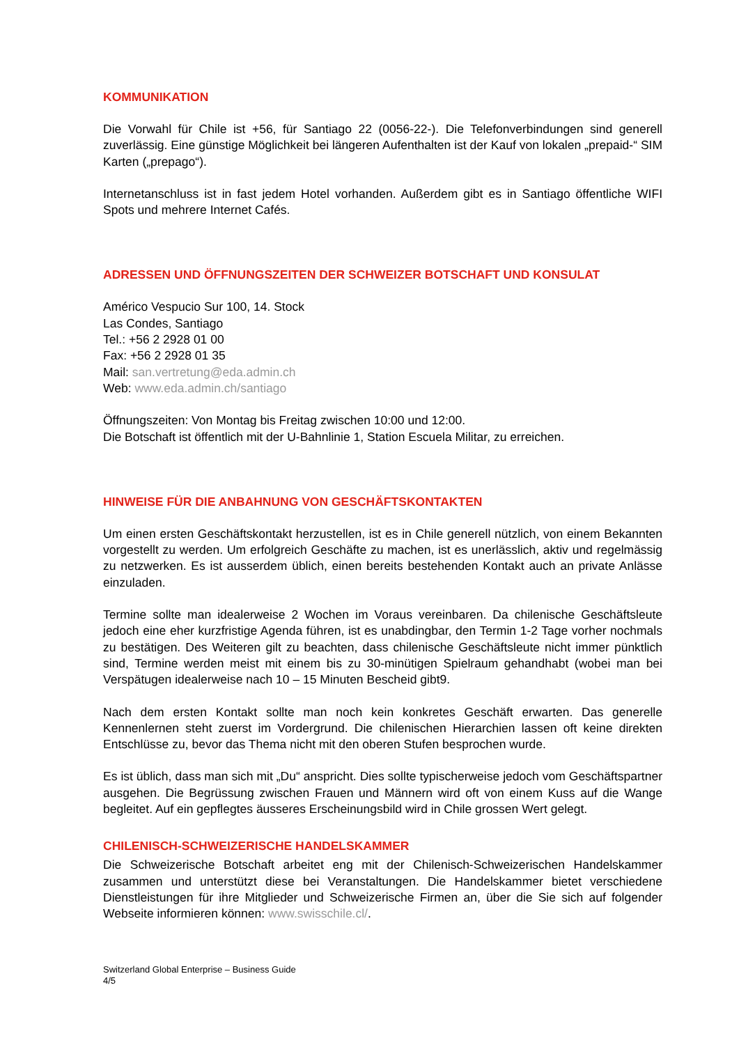KOMMUNIKATION
Die Vorwahl für Chile ist +56, für Santiago 22 (0056-22-). Die Telefonverbindungen sind generell zuverlässig. Eine günstige Möglichkeit bei längeren Aufenthalten ist der Kauf von lokalen „prepaid-“ SIM Karten („prepago“).
Internetanschluss ist in fast jedem Hotel vorhanden. Außerdem gibt es in Santiago öffentliche WIFI Spots und mehrere Internet Cafés.
ADRESSEN UND ÖFFNUNGSZEITEN DER SCHWEIZER BOTSCHAFT UND KONSULAT
Américo Vespucio Sur 100, 14. Stock
Las Condes, Santiago
Tel.: +56 2 2928 01 00
Fax: +56 2 2928 01 35
Mail: san.vertretung@eda.admin.ch
Web: www.eda.admin.ch/santiago
Öffnungszeiten: Von Montag bis Freitag zwischen 10:00 und 12:00.
Die Botschaft ist öffentlich mit der U-Bahnlinie 1, Station Escuela Militar, zu erreichen.
HINWEISE FÜR DIE ANBAHNUNG VON GESCHÄFTSKONTAKTEN
Um einen ersten Geschäftskontakt herzustellen, ist es in Chile generell nützlich, von einem Bekannten vorgestellt zu werden. Um erfolgreich Geschäfte zu machen, ist es unerlässlich, aktiv und regelmässig zu netzwerken. Es ist ausserdem üblich, einen bereits bestehenden Kontakt auch an private Anlässe einzuladen.
Termine sollte man idealerweise 2 Wochen im Voraus vereinbaren. Da chilenische Geschäftsleute jedoch eine eher kurzfristige Agenda führen, ist es unabdingbar, den Termin 1-2 Tage vorher nochmals zu bestätigen. Des Weiteren gilt zu beachten, dass chilenische Geschäftsleute nicht immer pünktlich sind, Termine werden meist mit einem bis zu 30-minütigen Spielraum gehandhabt (wobei man bei Verspätugen idealerweise nach 10 – 15 Minuten Bescheid gibt9.
Nach dem ersten Kontakt sollte man noch kein konkretes Geschäft erwarten. Das generelle Kennenlernen steht zuerst im Vordergrund. Die chilenischen Hierarchien lassen oft keine direkten Entschlüsse zu, bevor das Thema nicht mit den oberen Stufen besprochen wurde.
Es ist üblich, dass man sich mit „Du“ anspricht. Dies sollte typischerweise jedoch vom Geschäftspartner ausgehen. Die Begrüssung zwischen Frauen und Männern wird oft von einem Kuss auf die Wange begleitet. Auf ein gepflegtes äusseres Erscheinungsbild wird in Chile grossen Wert gelegt.
CHILENISCH-SCHWEIZERISCHE HANDELSKAMMER
Die Schweizerische Botschaft arbeitet eng mit der Chilenisch-Schweizerischen Handelskammer zusammen und unterstützt diese bei Veranstaltungen. Die Handelskammer bietet verschiedene Dienstleistungen für ihre Mitglieder und Schweizerische Firmen an, über die Sie sich auf folgender Webseite informieren können: www.swisschile.cl/.
Switzerland Global Enterprise – Business Guide
4/5